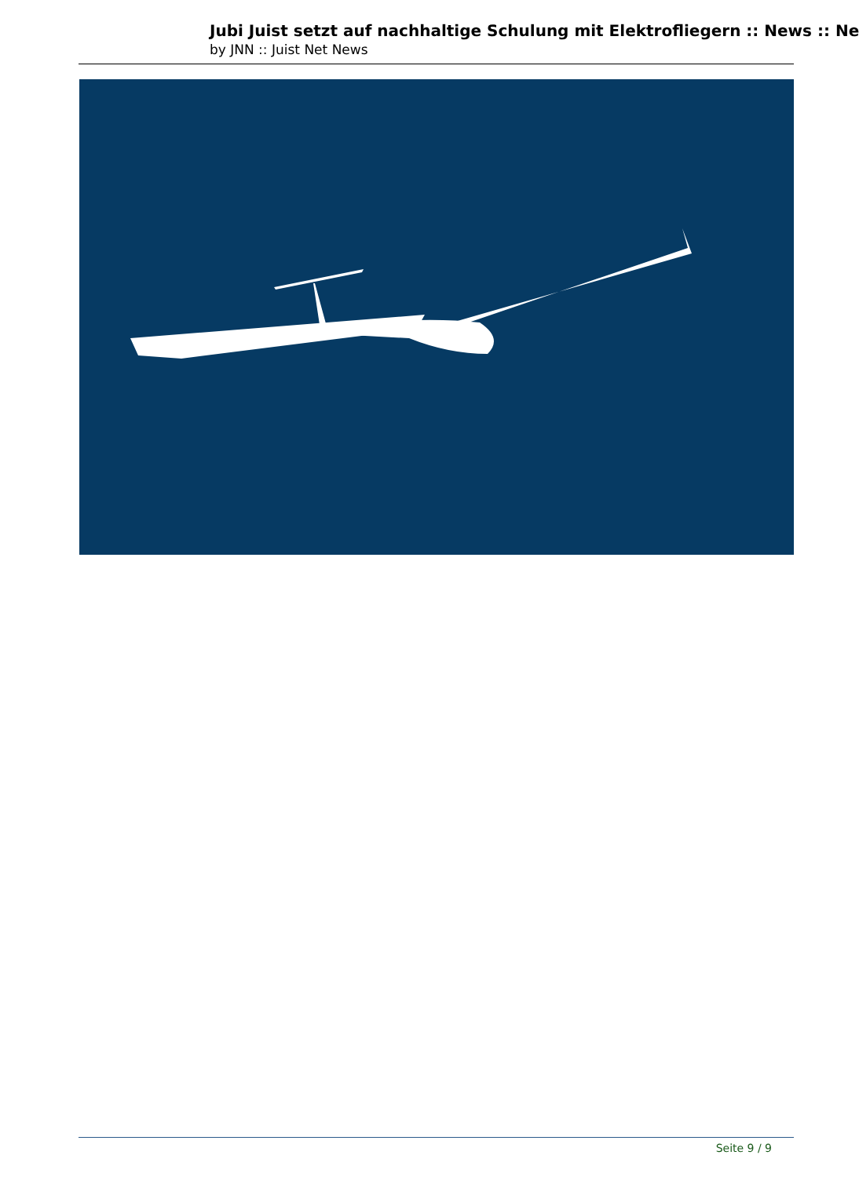Jubi Juist setzt auf nachhaltige Schulung mit Elektrofliegern :: News :: Ne
by JNN :: Juist Net News
Seite 9 / 9